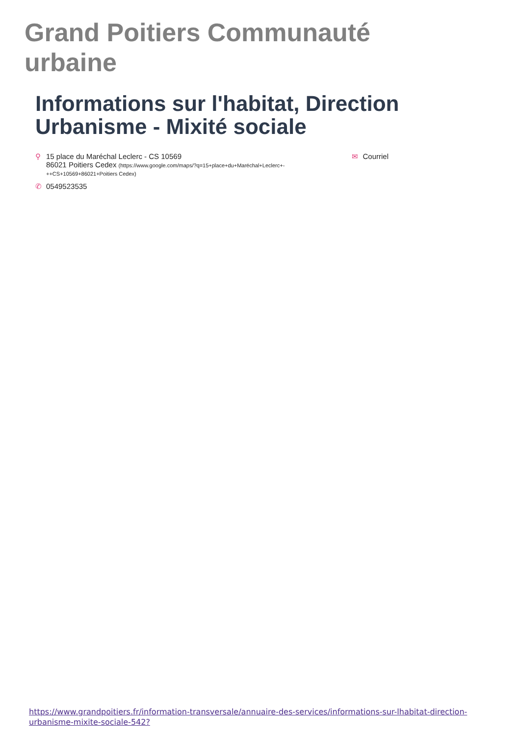Grand Poitiers Communauté urbaine
Informations sur l'habitat, Direction Urbanisme - Mixité sociale
⚲ 15 place du Maréchal Leclerc - CS 10569
86021 Poitiers Cedex (https://www.google.com/maps/?q=15+place+du+Maréchal+Leclerc+-
++CS+10569+86021+Poitiers Cedex)
✆ 0549523535
✉ Courriel
https://www.grandpoitiers.fr/information-transversale/annuaire-des-services/informations-sur-lhabitat-direction-urbanisme-mixite-sociale-542?